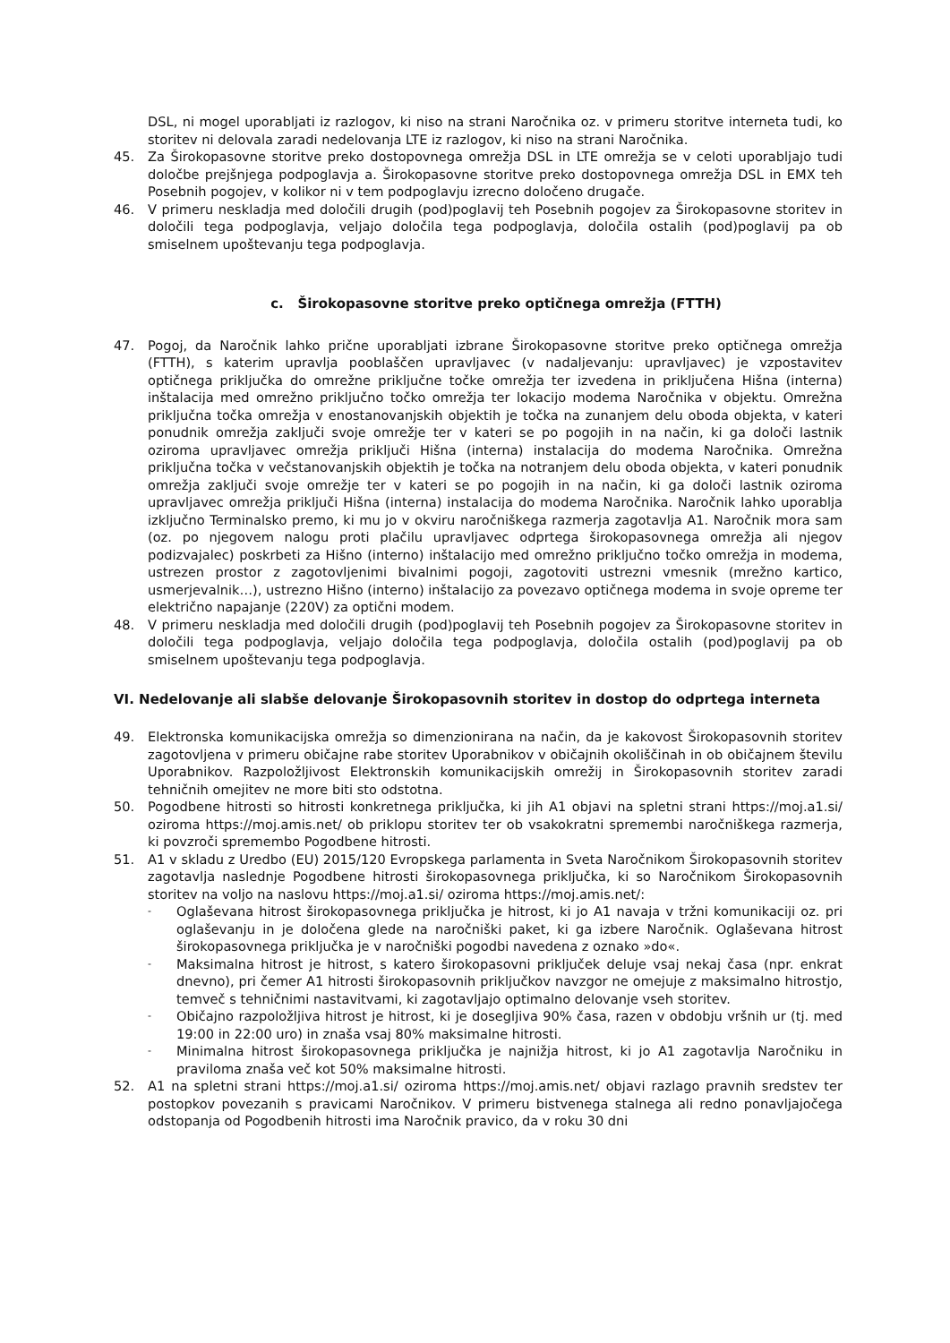DSL, ni mogel uporabljati iz razlogov, ki niso na strani Naročnika oz. v primeru storitve interneta tudi, ko storitev ni delovala zaradi nedelovanja LTE iz razlogov, ki niso na strani Naročnika.
45. Za Širokopasovne storitve preko dostopovnega omrežja DSL in LTE omrežja se v celoti uporabljajo tudi določbe prejšnjega podpoglavja a. Širokopasovne storitve preko dostopovnega omrežja DSL in EMX teh Posebnih pogojev, v kolikor ni v tem podpoglavju izrecno določeno drugače.
46. V primeru neskladja med določili drugih (pod)poglavij teh Posebnih pogojev za Širokopasovne storitev in določili tega podpoglavja, veljajo določila tega podpoglavja, določila ostalih (pod)poglavij pa ob smiselnem upoštevanju tega podpoglavja.
c. Širokopasovne storitve preko optičnega omrežja (FTTH)
47. Pogoj, da Naročnik lahko prične uporabljati izbrane Širokopasovne storitve preko optičnega omrežja (FTTH), s katerim upravlja pooblaščen upravljavec (v nadaljevanju: upravljavec) je vzpostavitev optičnega priključka do omrežne priključne točke omrežja ter izvedena in priključena Hišna (interna) inštalacija med omrežno priključno točko omrežja ter lokacijo modema Naročnika v objektu. Omrežna priključna točka omrežja v enostanovanjskih objektih je točka na zunanjem delu oboda objekta, v kateri ponudnik omrežja zaključi svoje omrežje ter v kateri se po pogojih in na način, ki ga določi lastnik oziroma upravljavec omrežja priključi Hišna (interna) instalacija do modema Naročnika. Omrežna priključna točka v večstanovanjskih objektih je točka na notranjem delu oboda objekta, v kateri ponudnik omrežja zaključi svoje omrežje ter v kateri se po pogojih in na način, ki ga določi lastnik oziroma upravljavec omrežja priključi Hišna (interna) instalacija do modema Naročnika. Naročnik lahko uporablja izključno Terminalsko premo, ki mu jo v okviru naročniškega razmerja zagotavlja A1. Naročnik mora sam (oz. po njegovem nalogu proti plačilu upravljavec odprtega širokopasovnega omrežja ali njegov podizvajalec) poskrbeti za Hišno (interno) inštalacijo med omrežno priključno točko omrežja in modema, ustrezen prostor z zagotovljenimi bivalnimi pogoji, zagotoviti ustrezni vmesnik (mrežno kartico, usmerjevalnik…), ustrezno Hišno (interno) inštalacijo za povezavo optičnega modema in svoje opreme ter električno napajanje (220V) za optični modem.
48. V primeru neskladja med določili drugih (pod)poglavij teh Posebnih pogojev za Širokopasovne storitev in določili tega podpoglavja, veljajo določila tega podpoglavja, določila ostalih (pod)poglavij pa ob smiselnem upoštevanju tega podpoglavja.
VI. Nedelovanje ali slabše delovanje Širokopasovnih storitev in dostop do odprtega interneta
49. Elektronska komunikacijska omrežja so dimenzionirana na način, da je kakovost Širokopasovnih storitev zagotovljena v primeru običajne rabe storitev Uporabnikov v običajnih okoliščinah in ob običajnem številu Uporabnikov. Razpoložljivost Elektronskih komunikacijskih omrežij in Širokopasovnih storitev zaradi tehničnih omejitev ne more biti sto odstotna.
50. Pogodbene hitrosti so hitrosti konkretnega priključka, ki jih A1 objavi na spletni strani https://moj.a1.si/ oziroma https://moj.amis.net/ ob priklopu storitev ter ob vsakokratni spremembi naročniškega razmerja, ki povzroči spremembo Pogodbene hitrosti.
51. A1 v skladu z Uredbo (EU) 2015/120 Evropskega parlamenta in Sveta Naročnikom Širokopasovnih storitev zagotavlja naslednje Pogodbene hitrosti širokopasovnega priključka, ki so Naročnikom Širokopasovnih storitev na voljo na naslovu https://moj.a1.si/ oziroma https://moj.amis.net/:
-
Oglaševana hitrost širokopasovnega priključka je hitrost, ki jo A1 navaja v tržni komunikaciji oz. pri oglaševanju in je določena glede na naročniški paket, ki ga izbere Naročnik. Oglaševana hitrost širokopasovnega priključka je v naročniški pogodbi navedena z oznako »do«.
-
Maksimalna hitrost je hitrost, s katero širokopasovni priključek deluje vsaj nekaj časa (npr. enkrat dnevno), pri čemer A1 hitrosti širokopasovnih priključkov navzgor ne omejuje z maksimalno hitrostjo, temveč s tehničnimi nastavitvami, ki zagotavljajo optimalno delovanje vseh storitev.
-
Običajno razpoložljiva hitrost je hitrost, ki je dosegljiva 90% časa, razen v obdobju vršnih ur (tj. med 19:00 in 22:00 uro) in znaša vsaj 80% maksimalne hitrosti.
-
Minimalna hitrost širokopasovnega priključka je najnižja hitrost, ki jo A1 zagotavlja Naročniku in praviloma znaša več kot 50% maksimalne hitrosti.
52. A1 na spletni strani https://moj.a1.si/ oziroma https://moj.amis.net/ objavi razlago pravnih sredstev ter postopkov povezanih s pravicami Naročnikov. V primeru bistvenega stalnega ali redno ponavljajočega odstopanja od Pogodbenih hitrosti ima Naročnik pravico, da v roku 30 dni